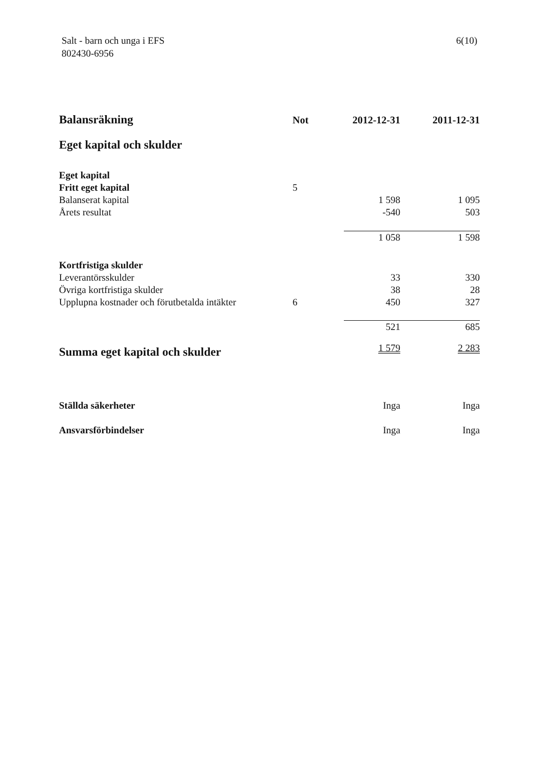Salt - barn och unga i EFS
802430-6956
6(10)
| Balansräkning | Not | 2012-12-31 | 2011-12-31 |
| --- | --- | --- | --- |
| Eget kapital och skulder | | | |
| Eget kapital | | | |
| Fritt eget kapital | 5 | | |
| Balanserat kapital | | 1 598 | 1 095 |
| Årets resultat | | -540 | 503 |
| | | 1 058 | 1 598 |
| Kortfristiga skulder | | | |
| Leverantörsskulder | | 33 | 330 |
| Övriga kortfristiga skulder | | 38 | 28 |
| Upplupna kostnader och förutbetalda intäkter | 6 | 450 | 327 |
| | | 521 | 685 |
| Summa eget kapital och skulder | | 1 579 | 2 283 |
| Ställda säkerheter | | Inga | Inga |
| Ansvarsförbindelser | | Inga | Inga |